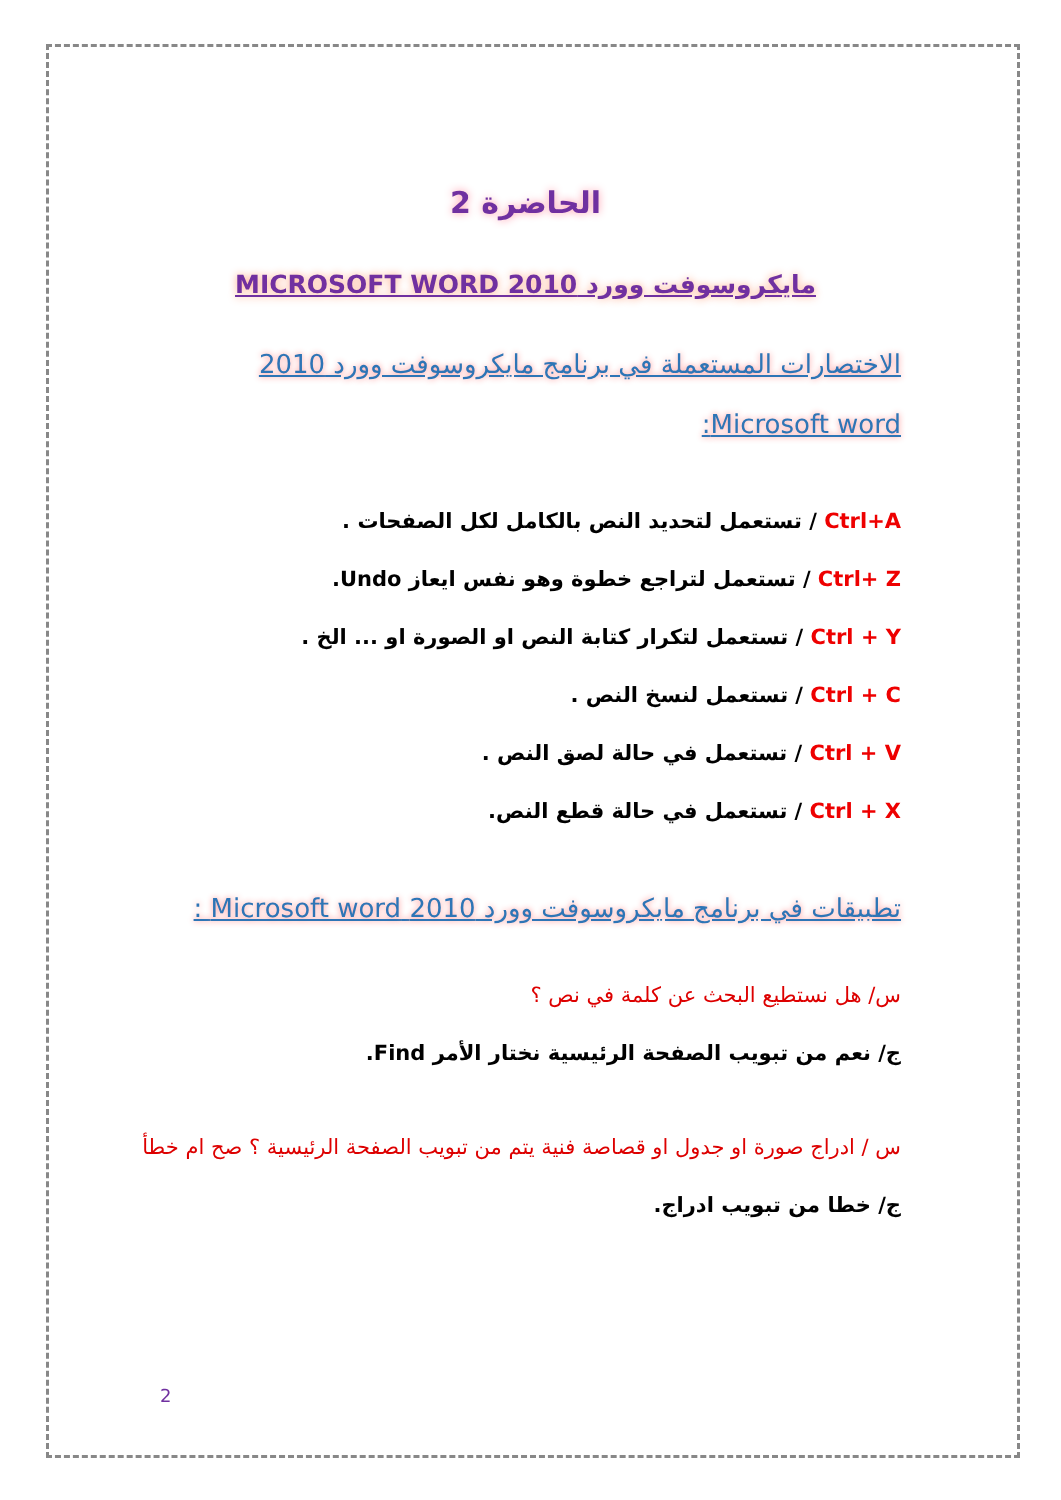الحاضرة 2
مايكروسوفت وورد MICROSOFT WORD 2010
الاختصارات المستعملة في برنامج مايكروسوفت وورد 2010
Microsoft word:
Ctrl+A / تستعمل لتحديد النص بالكامل لكل الصفحات .
Ctrl+ Z / تستعمل لتراجع خطوة وهو نفس ايعاز Undo.
Ctrl + Y / تستعمل لتكرار كتابة النص او الصورة او ... الخ .
Ctrl + C / تستعمل لنسخ النص .
Ctrl + V / تستعمل في حالة لصق النص .
Ctrl + X / تستعمل في حالة قطع النص.
تطبيقات في برنامج مايكروسوفت وورد 2010 Microsoft word :
س/ هل نستطيع البحث عن كلمة في نص ؟
ج/ نعم من تبويب الصفحة الرئيسية نختار الأمر Find.
س / ادراج صورة او جدول او قصاصة فنية يتم من تبويب الصفحة الرئيسية ؟ صح ام خطأ
ج/ خطا من تبويب ادراج.
2